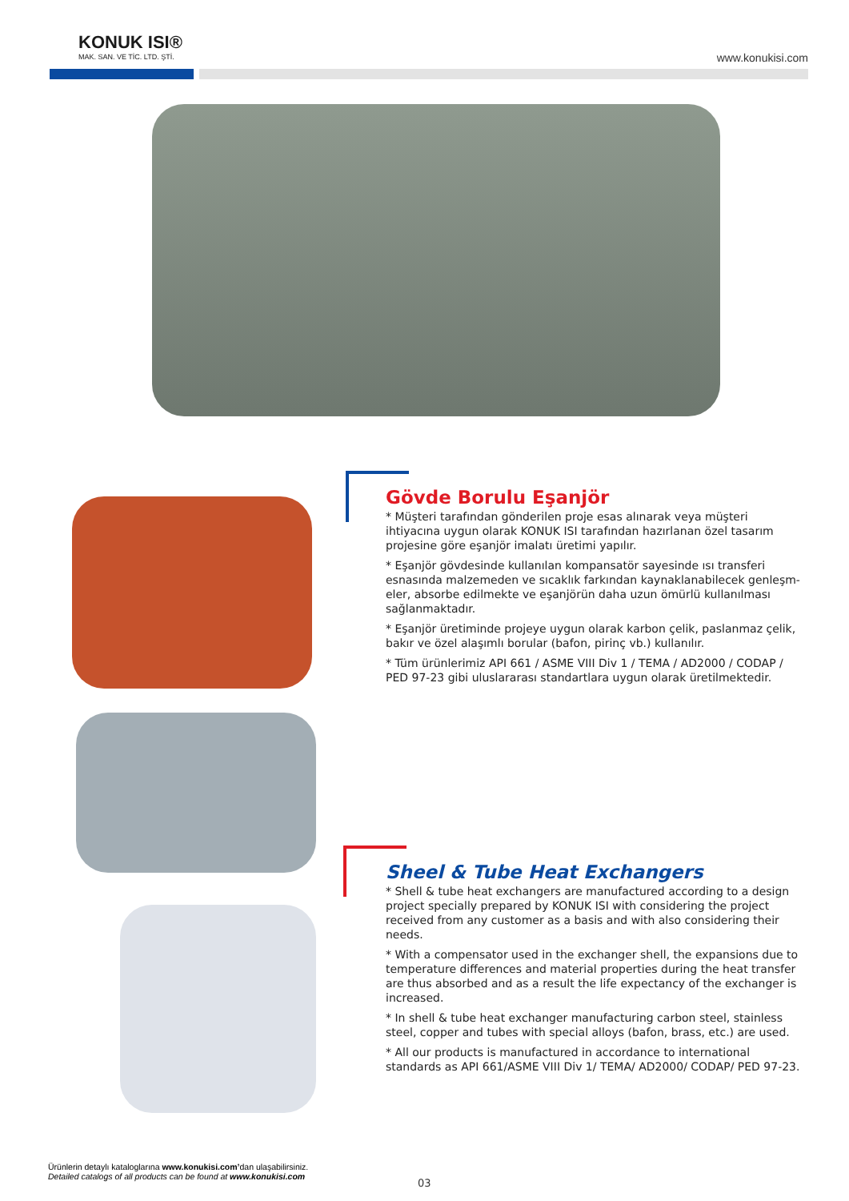KONUK ISI®
MAK. SAN. VE TİC. LTD. ŞTİ.
www.konukisi.com
Gövde Borulu Eşanjör
* Müşteri tarafından gönderilen proje esas alınarak veya müşteri ihtiyacına uygun olarak KONUK ISI tarafından hazırlanan özel tasarım projesine göre eşanjör imalatı üretimi yapılır.
* Eşanjör gövdesinde kullanılan kompansatör sayesinde ısı transferi esnasında malzemeden ve sıcaklık farkından kaynaklanabilecek genleşm-eler, absorbe edilmekte ve eşanjörün daha uzun ömürlü kullanılması sağlanmaktadır.
* Eşanjör üretiminde projeye uygun olarak karbon çelik, paslanmaz çelik, bakır ve özel alaşımlı borular (bafon, pirinç vb.) kullanılır.
* Tüm ürünlerimiz API 661 / ASME VIII Div 1 / TEMA / AD2000 / CODAP / PED 97-23 gibi uluslararası standartlara uygun olarak üretilmektedir.
Sheel & Tube Heat Exchangers
* Shell & tube heat exchangers are manufactured according to a design project specially prepared by KONUK ISI with considering the project received from any customer as a basis and with also considering their needs.
* With a compensator used in the exchanger shell, the expansions due to temperature differences and material properties during the heat transfer are thus absorbed and as a result the life expectancy of the exchanger is increased.
* In shell & tube heat exchanger manufacturing carbon steel, stainless steel, copper and tubes with special alloys (bafon, brass, etc.) are used.
* All our products is manufactured in accordance to international standards as API 661/ASME VIII Div 1/ TEMA/ AD2000/ CODAP/ PED 97-23.
Ürünlerin detaylı kataloglarına www.konukisi.com’dan ulaşabilirsiniz.
Detailed catalogs of all products can be found at www.konukisi.com
03